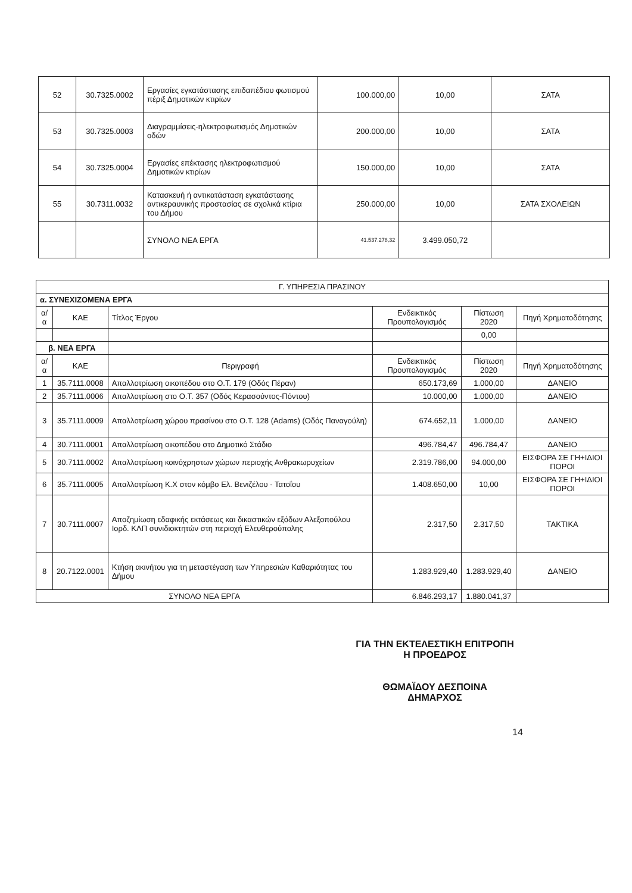| 52 | 30.7325.0002 | Εργασίες εγκατάστασης επιδαπέδιου φωτισμού πέριξ Δημοτικών κτιρίων | 100.000,00 | 10,00 | ΣΑΤΑ |
| 53 | 30.7325.0003 | Διαγραμμίσεις-ηλεκτροφωτισμός Δημοτικών οδών | 200.000,00 | 10,00 | ΣΑΤΑ |
| 54 | 30.7325.0004 | Εργασίες επέκτασης ηλεκτροφωτισμού Δημοτικών κτιρίων | 150.000,00 | 10,00 | ΣΑΤΑ |
| 55 | 30.7311.0032 | Κατασκευή ή αντικατάσταση εγκατάστασης αντικεραυνικής προστασίας σε σχολικά κτίρια του Δήμου | 250.000,00 | 10,00 | ΣΑΤΑ ΣΧΟΛΕΙΩΝ |
| | | ΣΥΝΟΛΟ ΝΕΑ ΕΡΓΑ | 41.537.278,32 | 3.499.050,72 | |
| Γ. ΥΠΗΡΕΣΙΑ ΠΡΑΣΙΝΟΥ | | | | | |
| --- | --- | --- | --- | --- | --- |
| α. ΣΥΝΕΧΙΖΟΜΕΝΑ ΕΡΓΑ | | | | | |
| α/α | ΚΑΕ | Τίτλος Έργου | Ενδεικτικός Προυπολογισμός | Πίστωση 2020 | Πηγή Χρηματοδότησης |
| | | | | 0,00 | |
| β. ΝΕΑ ΕΡΓΑ | | | | | |
| α/α | ΚΑΕ | Περιγραφή | Ενδεικτικός Προυπολογισμός | Πίστωση 2020 | Πηγή Χρηματοδότησης |
| 1 | 35.7111.0008 | Απαλλοτρίωση οικοπέδου στο Ο.Τ. 179 (Οδός Πέραν) | 650.173,69 | 1.000,00 | ΔΑΝΕΙΟ |
| 2 | 35.7111.0006 | Απαλλοτρίωση στο Ο.Τ. 357 (Οδός Κερασούντος-Πόντου) | 10.000,00 | 1.000,00 | ΔΑΝΕΙΟ |
| 3 | 35.7111.0009 | Απαλλοτρίωση χώρου πρασίνου στο Ο.Τ. 128 (Adams) (Οδός Παναγούλη) | 674.652,11 | 1.000,00 | ΔΑΝΕΙΟ |
| 4 | 30.7111.0001 | Απαλλοτρίωση οικοπέδου στο Δημοτικό Στάδιο | 496.784,47 | 496.784,47 | ΔΑΝΕΙΟ |
| 5 | 30.7111.0002 | Απαλλοτρίωση κοινόχρηστων χώρων περιοχής Ανθρακωρυχείων | 2.319.786,00 | 94.000,00 | ΕΙΣΦΟΡΑ ΣΕ ΓΗ+ΙΔΙΟΙ ΠΟΡΟΙ |
| 6 | 35.7111.0005 | Απαλλοτρίωση Κ.Χ στον κόμβο Ελ. Βενιζέλου - Τατοΐου | 1.408.650,00 | 10,00 | ΕΙΣΦΟΡΑ ΣΕ ΓΗ+ΙΔΙΟΙ ΠΟΡΟΙ |
| 7 | 30.7111.0007 | Αποζημίωση εδαφικής εκτάσεως και δικαστικών εξόδων Αλεξοπούλου Ιορδ. ΚΛΠ συνιδιοκτητών στη περιοχή Ελευθερούπολης | 2.317,50 | 2.317,50 | ΤΑΚΤΙΚΑ |
| 8 | 20.7122.0001 | Κτήση ακινήτου για τη μεταστέγαση των Υπηρεσιών Καθαριότητας του Δήμου | 1.283.929,40 | 1.283.929,40 | ΔΑΝΕΙΟ |
| ΣΥΝΟΛΟ ΝΕΑ ΕΡΓΑ | | | 6.846.293,17 | 1.880.041,37 | |
ΓΙΑ ΤΗΝ ΕΚΤΕΛΕΣΤΙΚΗ ΕΠΙΤΡΟΠΗ
Η ΠΡΟΕΔΡΟΣ
ΘΩΜΑΪΔΟΥ ΔΕΣΠΟΙΝΑ
ΔΗΜΑΡΧΟΣ
14